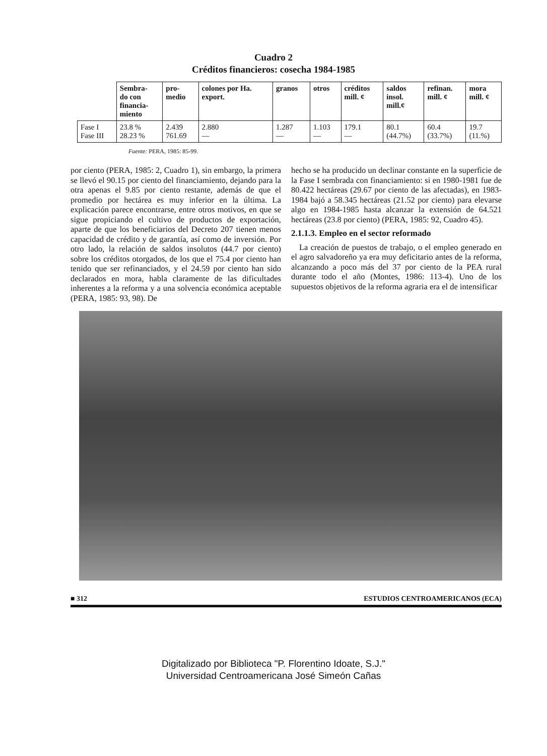Cuadro 2
Créditos financieros: cosecha 1984-1985
| | Sembra- do con financia- miento | pro- medio | colones por Ha. export. | granos | otros | créditos mill. ¢ | saldos insol. mill.¢ | refinan. mill. ¢ | mora mill. ¢ |
| --- | --- | --- | --- | --- | --- | --- | --- | --- | --- |
| Fase I Fase III | 23.8 % 28.23 % | 2.439 761.69 | 2.880 — | 1.287 — | 1.103 — | 179.1 — | 80.1 (44.7%) | 60.4 (33.7%) | 19.7 (11.%) |
Fuente: PERA, 1985: 85-99.
por ciento (PERA, 1985: 2, Cuadro 1), sin embargo, la primera se llevó el 90.15 por ciento del financiamiento, dejando para la otra apenas el 9.85 por ciento restante, además de que el promedio por hectárea es muy inferior en la última. La explicación parece encontrarse, entre otros motivos, en que se sigue propiciando el cultivo de productos de exportación, aparte de que los beneficiarios del Decreto 207 tienen menos capacidad de crédito y de garantía, así como de inversión. Por otro lado, la relación de saldos insolutos (44.7 por ciento) sobre los créditos otorgados, de los que el 75.4 por ciento han tenido que ser refinanciados, y el 24.59 por ciento han sido declarados en mora, habla claramente de las dificultades inherentes a la reforma y a una solvencia económica aceptable (PERA, 1985: 93, 98). De
hecho se ha producido un declinar constante en la superficie de la Fase I sembrada con financiamiento: si en 1980-1981 fue de 80.422 hectáreas (29.67 por ciento de las afectadas), en 1983-1984 bajó a 58.345 hectáreas (21.52 por ciento) para elevarse algo en 1984-1985 hasta alcanzar la extensión de 64.521 hectáreas (23.8 por ciento) (PERA, 1985: 92, Cuadro 45).
2.1.1.3. Empleo en el sector reformado
La creación de puestos de trabajo, o el empleo generado en el agro salvadoreño ya era muy deficitario antes de la reforma, alcanzando a poco más del 37 por ciento de la PEA rural durante todo el año (Montes, 1986: 113-4). Uno de los supuestos objetivos de la reforma agraria era el de intensificar
■ 312 ESTUDIOS CENTROAMERICANOS (ECA)
Digitalizado por Biblioteca "P. Florentino Idoate, S.J."
Universidad Centroamericana José Simeón Cañas